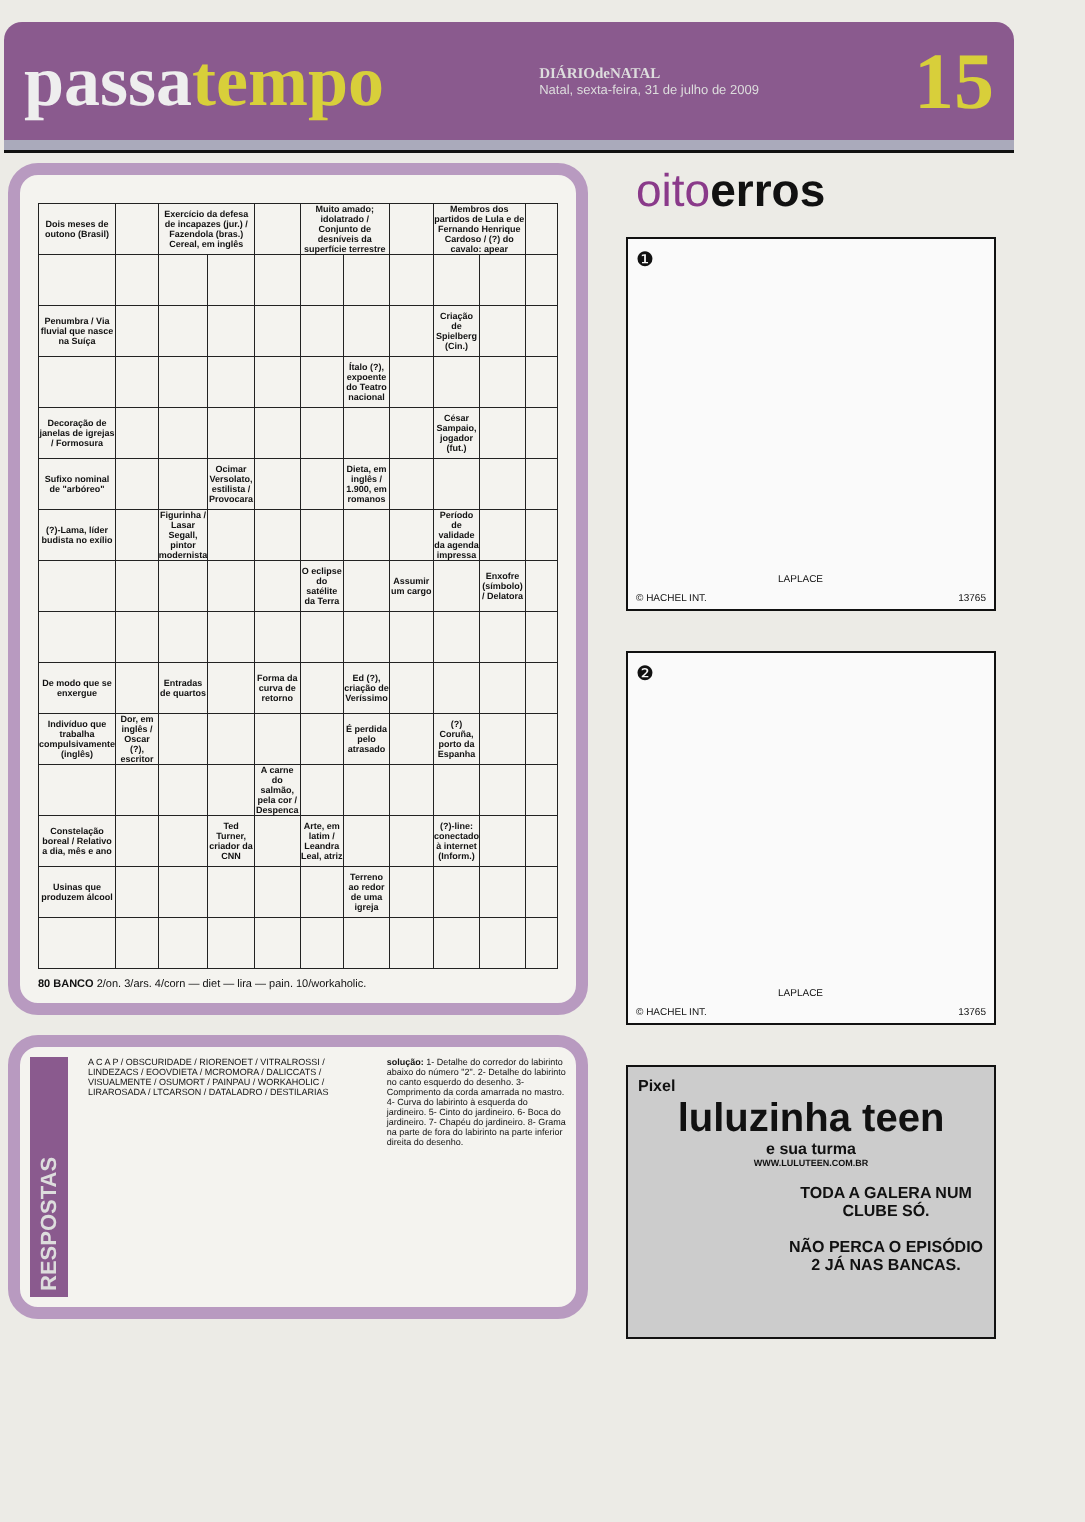passatempo
DIÁRIOdeNATAL
Natal, sexta-feira, 31 de julho de 2009
15
| Dois meses de outono (Brasil) | | Exercício da defesa de incapazes (jur.) / Fazendola (bras.) Cereal, em inglês | | | Muito amado; idolatrado / Conjunto de desníveis da superfície terrestre | | | Membros dos partidos de Lula e de Fernando Henrique Cardoso / (?) do cavalo: apear | | |
| Penumbra / Via fluvial que nasce na Suíça | | | | | | | | Criação de Spielberg (Cin.) | | |
| | | | | | | Ítalo (?), expoente do Teatro nacional | | | | |
| Decoração de janelas de igrejas / Formosura | | | | | | | | César Sampaio, jogador (fut.) | | |
| Sufixo nominal de "arbóreo" | | | Ocimar Versolato, estilista / Provocara | | | Dieta, em inglês / 1.900, em romanos | | | | |
| (?)-Lama, líder budista no exílio | | Figurinha / Lasar Segall, pintor modernista | | | | | | Período de validade da agenda impressa | | |
| | | | | | O eclipse do satélite da Terra | | Assumir um cargo | | Enxofre (símbolo) / Delatora | |
| De modo que se enxergue | | Entradas de quartos | | Forma da curva de retorno | | Ed (?), criação de Veríssimo | | | | |
| Indivíduo que trabalha compulsivamente (inglês) | Dor, em inglês / Oscar (?), escritor | | | | | É perdida pelo atrasado | | (?) Coruña, porto da Espanha | | |
| | | | | A carne do salmão, pela cor / Despenca | | | | | | |
| Constelação boreal / Relativo a dia, mês e ano | | | Ted Turner, criador da CNN | | Arte, em latim / Leandra Leal, atriz | | | (?)-line: conectado à internet (Inform.) | | |
| Usinas que produzem álcool | | | | | | Terreno ao redor de uma igreja | | | | |
80 BANCO 2/on. 3/ars. 4/corn — diet — lira — pain. 10/workaholic.
RESPOSTAS
A C A P / OBSCURIDADE / RIORENOET / VITRALROSSI / LINDEZACS / EOOVDIETA / MCROMORA / DALICCATS / VISUALMENTE / OSUMORT / PAINPAU / WORKAHOLIC / LIRAROSADA / LTCARSON / DATALADRO / DESTILARIAS
solução: 1- Detalhe do corredor do labirinto abaixo do número "2". 2- Detalhe do labirinto no canto esquerdo do desenho. 3- Comprimento da corda amarrada no mastro. 4- Curva do labirinto à esquerda do jardineiro. 5- Cinto do jardineiro. 6- Boca do jardineiro. 7- Chapéu do jardineiro. 8- Grama na parte de fora do labirinto na parte inferior direita do desenho.
oitoerros
❶
LAPLACE
© HACHEL INT. 13765
❷
LAPLACE
© HACHEL INT. 13765
Pixel
luluzinha teen
e sua turma
WWW.LULUTEEN.COM.BR
TODA A GALERA NUM CLUBE SÓ.
NÃO PERCA O EPISÓDIO 2 JÁ NAS BANCAS.